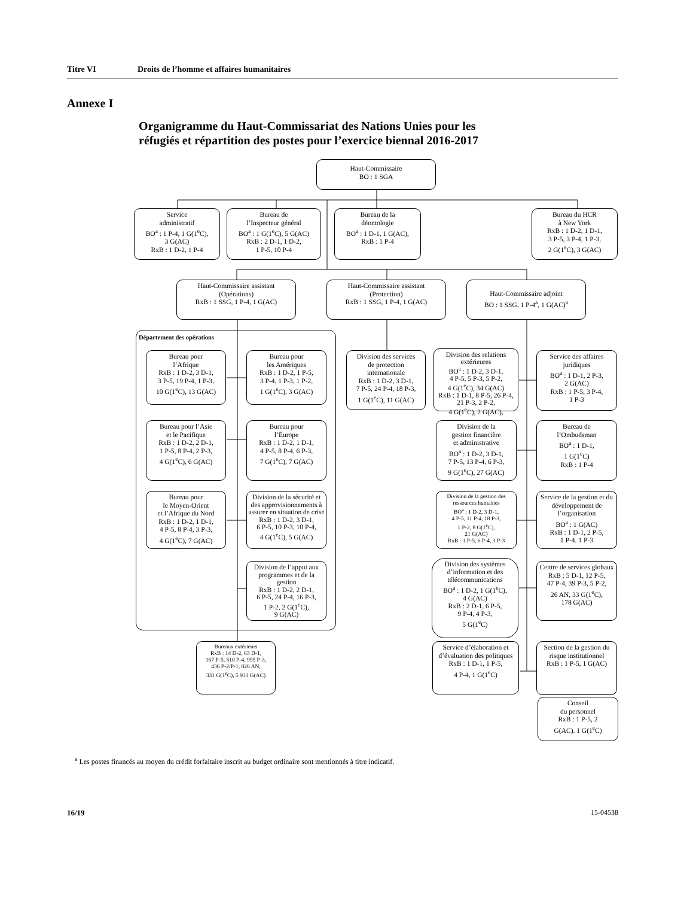Titre VI Droits de l’homme et affaires humanitaires
Annexe I
Organigramme du Haut-Commissariat des Nations Unies pour les réfugiés et répartition des postes pour l’exercice biennal 2016-2017
Haut-Commissaire
BO : 1 SGA
Service
administratif
BO<sup>a</sup> : 1 P-4, 1 G(1<sup>e</sup>C),
3 G(AC)
RxB : 1 D-2, 1 P-4
Bureau de
l’Inspecteur général
BO<sup>a</sup> : 1 G(1<sup>e</sup>C), 5 G(AC)
RxB : 2 D-1, 1 D-2,
1 P-5, 10 P-4
Bureau de la
déontologie
BO<sup>a</sup> : 1 D-1, 1 G(AC),
RxB : 1 P-4
Bureau du HCR
à New York
RxB : 1 D-2, 1 D-1,
3 P-5, 3 P-4, 1 P-3,
2 G(1<sup>e</sup>C), 3 G(AC)
Haut-Commissaire assistant
(Opérations)
RxB : 1 SSG, 1 P-4, 1 G(AC)
Haut-Commissaire assistant
(Protection)
RxB : 1 SSG, 1 P-4, 1 G(AC)
Haut-Commissaire adjoint
BO : 1 SSG, 1 P-4<sup>a</sup>, 1 G(AC)<sup>a</sup>
Département des opérations
Bureau pour
l’Afrique
RxB : 1 D-2, 3 D-1,
3 P-5, 19 P-4, 1 P-3,
10 G(1<sup>e</sup>C), 13 G(AC)
Bureau pour
les Amériques
RxB : 1 D-2, 1 P-5,
3 P-4, 1 P-3, 1 P-2,
1 G(1<sup>e</sup>C), 3 G(AC)
Division des services
de protection
internationale
RxB : 1 D-2, 3 D-1,
7 P-5, 24 P-4, 18 P-3,
1 G(1<sup>e</sup>C), 11 G(AC)
Division des relations extérieures
BO<sup>a</sup> : 1 D-2, 3 D-1,
4 P-5, 5 P-3, 5 P-2,
4 G(1<sup>e</sup>C), 34 G(AC)
RxB : 1 D-1, 8 P-5, 26 P-4, 21 P-3, 2 P-2,
4 G(1<sup>e</sup>C), 2 G(AC),
Service des affaires
juridiques
BO<sup>a</sup> : 1 D-1, 2 P-3,
2 G(AC)
RxB : 1 P-5, 3 P-4,
1 P-3
Bureau pour l’Asie
et le Pacifique
RxB : 1 D-2, 2 D-1,
1 P-5, 8 P-4, 2 P-3,
4 G(1<sup>e</sup>C), 6 G(AC)
Bureau pour
l’Europe
RxB : 1 D-2, 1 D-1,
4 P-5, 8 P-4, 6 P-3,
7 G(1<sup>e</sup>C), 7 G(AC)
Division de la
gestion financière
et administrative
BO<sup>a</sup> : 1 D-2, 3 D-1,
7 P-5, 13 P-4, 6 P-3,
9 G(1<sup>e</sup>C), 27 G(AC)
Bureau de
l’Ombudsman
BO<sup>a</sup> : 1 D-1,
1 G(1<sup>e</sup>C)
RxB : 1 P-4
Bureau pour
le Moyen-Orient
et l’Afrique du Nord
RxB : 1 D-2, 1 D-1,
4 P-5, 8 P-4, 3 P-3,
4 G(1<sup>e</sup>C), 7 G(AC)
Division de la sécurité et des approvisionnements à assurer en situation de crise
RxB : 1 D-2, 3 D-1,
6 P-5, 10 P-3, 10 P-4,
4 G(1<sup>e</sup>C), 5 G(AC)
Division de la gestion des ressources humaines
BO<sup>a</sup> : 1 D-2, 3 D-1,
4 P-5, 11 P-4, 18 P-3,
1 P-2, 8 G(1<sup>e</sup>C),
21 G(AC)
RxB : 1 P-5, 6 P-4, 3 P-3
Service de la gestion et du développement de l’organisation
BO<sup>a</sup> : 1 G(AC)
RxB : 1 D-1, 2 P-5,
1 P-4. 1 P-3
Division de l’appui aux programmes et de la gestion
RxB : 1 D-2, 2 D-1,
6 P-5, 24 P-4, 16 P-3,
1 P-2, 2 G(1<sup>e</sup>C),
9 G(AC)
Division des systèmes d’information et des télécommunications
BO<sup>a</sup> : 1 D-2, 1 G(1<sup>e</sup>C),
4 G(AC)
RxB : 2 D-1, 6 P-5,
9 P-4, 4 P-3,
5 G(1<sup>e</sup>C)
Centre de services globaux
RxB : 5 D-1, 12 P-5,
47 P-4, 39 P-3, 5 P-2,
26 AN, 33 G(1<sup>e</sup>C),
178 G(AC)
Bureaux extérieurs
RxB : 14 D-2, 63 D-1,
167 P-5, 510 P-4, 995 P-3,
436 P-2/P-1, 826 AN,
331 G(1<sup>e</sup>C), 5 933 G(AC)
Service d’élaboration et d’évaluation des politiques
RxB : 1 D-1, 1 P-5,
4 P-4, 1 G(1<sup>e</sup>C)
Section de la gestion du risque institutionnel
RxB : 1 P-5, 1 G(AC)
Conseil
du personnel
RxB : 1 P-5, 2
G(AC). 1 G(1<sup>e</sup>C)
<sup>a</sup> Les postes financés au moyen du crédit forfaitaire inscrit au budget ordinaire sont mentionnés à titre indicatif.
16/19 15-04538